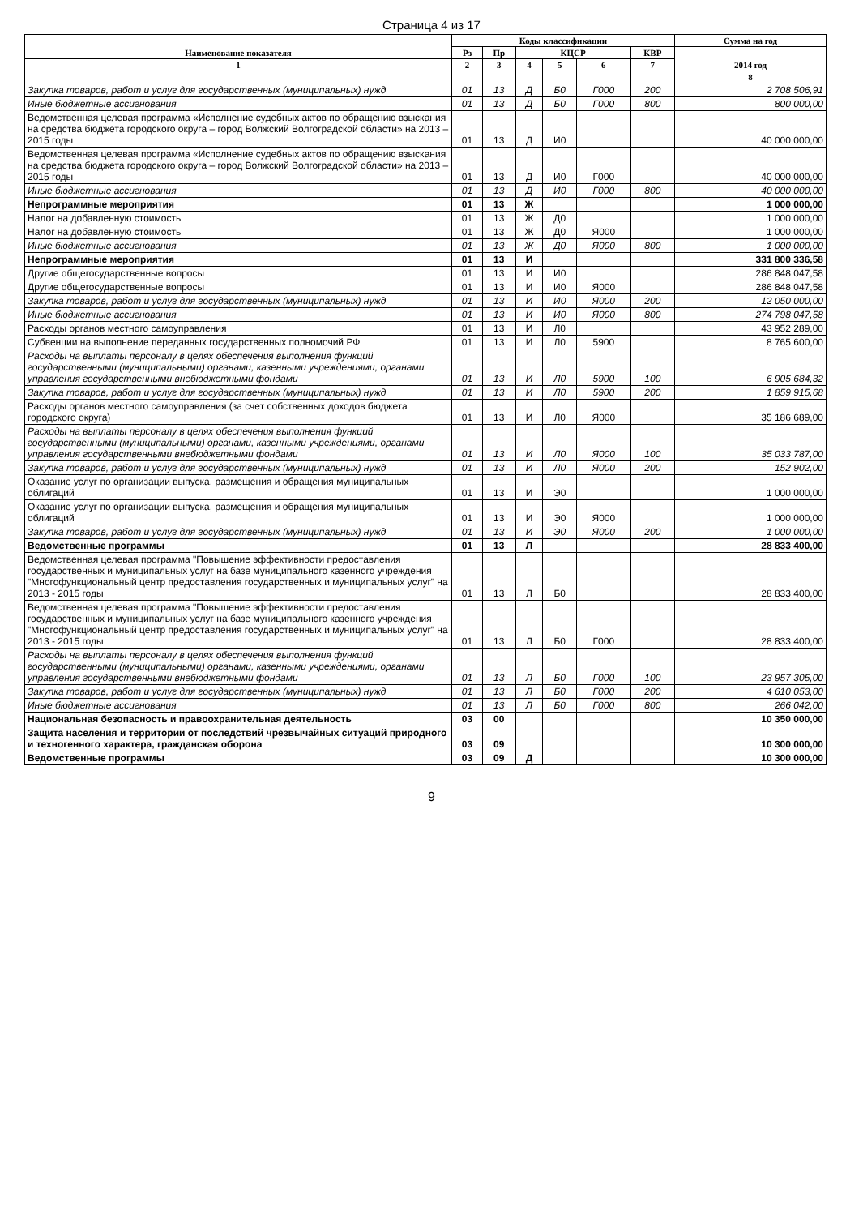Страница 4 из 17
| Наименование показателя | Коды классификации | | | | | | Сумма на год |
| --- | --- | --- | --- | --- | --- | --- | --- |
| | Рз | Пр | КЦСР | | | КВР | 2014 год |
| 1 | 2 | 3 | 4 | 5 | 6 | 7 | |
| | | | | | | | 8 |
| Закупка товаров, работ и услуг для государственных (муниципальных) нужд | 01 | 13 | Д | Б0 | Г000 | 200 | 2 708 506,91 |
| Иные бюджетные ассигнования | 01 | 13 | Д | Б0 | Г000 | 800 | 800 000,00 |
| Ведомственная целевая программа «Исполнение судебных актов по обращению взыскания на средства бюджета городского округа – город Волжский Волгоградской области» на 2013 – 2015 годы | 01 | 13 | Д | И0 | | | 40 000 000,00 |
| Ведомственная целевая программа «Исполнение судебных актов по обращению взыскания на средства бюджета городского округа – город Волжский Волгоградской области» на 2013 – 2015 годы | 01 | 13 | Д | И0 | Г000 | | 40 000 000,00 |
| Иные бюджетные ассигнования | 01 | 13 | Д | И0 | Г000 | 800 | 40 000 000,00 |
| Непрограммные мероприятия | 01 | 13 | Ж | | | | 1 000 000,00 |
| Налог на добавленную стоимость | 01 | 13 | Ж | Д0 | | | 1 000 000,00 |
| Налог на добавленную стоимость | 01 | 13 | Ж | Д0 | Я000 | | 1 000 000,00 |
| Иные бюджетные ассигнования | 01 | 13 | Ж | Д0 | Я000 | 800 | 1 000 000,00 |
| Непрограммные мероприятия | 01 | 13 | И | | | | 331 800 336,58 |
| Другие общегосударственные вопросы | 01 | 13 | И | И0 | | | 286 848 047,58 |
| Другие общегосударственные вопросы | 01 | 13 | И | И0 | Я000 | | 286 848 047,58 |
| Закупка товаров, работ и услуг для государственных (муниципальных) нужд | 01 | 13 | И | И0 | Я000 | 200 | 12 050 000,00 |
| Иные бюджетные ассигнования | 01 | 13 | И | И0 | Я000 | 800 | 274 798 047,58 |
| Расходы органов местного самоуправления | 01 | 13 | И | Л0 | | | 43 952 289,00 |
| Субвенции на выполнение переданных государственных полномочий РФ | 01 | 13 | И | Л0 | 5900 | | 8 765 600,00 |
| Расходы на выплаты персоналу в целях обеспечения выполнения функций государственными (муниципальными) органами, казенными учреждениями, органами управления государственными внебюджетными фондами | 01 | 13 | И | Л0 | 5900 | 100 | 6 905 684,32 |
| Закупка товаров, работ и услуг для государственных (муниципальных) нужд | 01 | 13 | И | Л0 | 5900 | 200 | 1 859 915,68 |
| Расходы органов местного самоуправления (за счет собственных доходов бюджета городского округа) | 01 | 13 | И | Л0 | Я000 | | 35 186 689,00 |
| Расходы на выплаты персоналу в целях обеспечения выполнения функций государственными (муниципальными) органами, казенными учреждениями, органами управления государственными внебюджетными фондами | 01 | 13 | И | Л0 | Я000 | 100 | 35 033 787,00 |
| Закупка товаров, работ и услуг для государственных (муниципальных) нужд | 01 | 13 | И | Л0 | Я000 | 200 | 152 902,00 |
| Оказание услуг по организации выпуска, размещения и обращения муниципальных облигаций | 01 | 13 | И | Э0 | | | 1 000 000,00 |
| Оказание услуг по организации выпуска, размещения и обращения муниципальных облигаций | 01 | 13 | И | Э0 | Я000 | | 1 000 000,00 |
| Закупка товаров, работ и услуг для государственных (муниципальных) нужд | 01 | 13 | И | Э0 | Я000 | 200 | 1 000 000,00 |
| Ведомственные программы | 01 | 13 | Л | | | | 28 833 400,00 |
| Ведомственная целевая программа "Повышение эффективности предоставления государственных и муниципальных услуг на базе муниципального казенного учреждения "Многофункциональный центр предоставления государственных и муниципальных услуг" на 2013 - 2015 годы | 01 | 13 | Л | Б0 | | | 28 833 400,00 |
| Ведомственная целевая программа "Повышение эффективности предоставления государственных и муниципальных услуг на базе муниципального казенного учреждения "Многофункциональный центр предоставления государственных и муниципальных услуг" на 2013 - 2015 годы | 01 | 13 | Л | Б0 | Г000 | | 28 833 400,00 |
| Расходы на выплаты персоналу в целях обеспечения выполнения функций государственными (муниципальными) органами, казенными учреждениями, органами управления государственными внебюджетными фондами | 01 | 13 | Л | Б0 | Г000 | 100 | 23 957 305,00 |
| Закупка товаров, работ и услуг для государственных (муниципальных) нужд | 01 | 13 | Л | Б0 | Г000 | 200 | 4 610 053,00 |
| Иные бюджетные ассигнования | 01 | 13 | Л | Б0 | Г000 | 800 | 266 042,00 |
| Национальная безопасность и правоохранительная деятельность | 03 | 00 | | | | | 10 350 000,00 |
| Защита населения и территории от последствий чрезвычайных ситуаций природного и техногенного характера, гражданская оборона | 03 | 09 | | | | | 10 300 000,00 |
| Ведомственные программы | 03 | 09 | Д | | | | 10 300 000,00 |
9